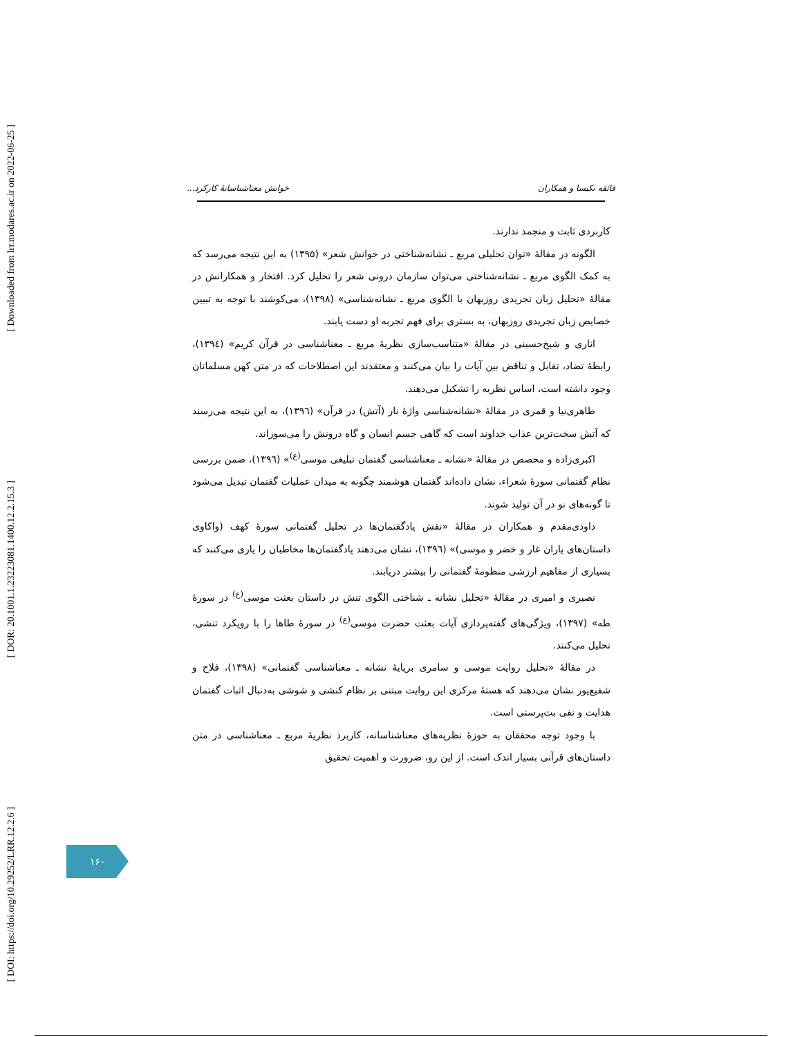[ Downloaded from lrr.modares.ac.ir on 2022-06-25 ]
[ DOR: 20.1001.1.23223081.1400.12.2.15.3 ]
[ DOI: https://doi.org/10.29252/LRR.12.2.6 ]
فائقه نکیسا و همکاران خوانش معناشناسانهٔ کارکرد...
کاربردی ثابت و منجمد ندارند.
الگونه در مقالهٔ «توان تحلیلی مربع ـ نشانه‌شناختی در خوانش شعر» (۱۳۹۵) به این نتیجه می‌رسد که به کمک الگوی مربع ـ نشانه‌شناختی می‌توان سازمان درونی شعر را تحلیل کرد. افتخار و همکارانش در مقالهٔ «تحلیل زبان تجریدی روزبهان با الگوی مربع ـ نشانه‌شناسی» (۱۳۹۸)، می‌کوشند با توجه به تبیین خصایص زبان تجریدی روزبهان، به بستری برای فهم تجربه او دست یابند.
اناری و شیخ‌حسینی در مقالهٔ «متناسب‌سازی نظریهٔ مربع ـ معناشناسی در قرآن کریم» (۱۳۹٤)، رابطهٔ تضاد، تقابل و تناقض بین آیات را بیان می‌کنند و معتقدند این اصطلاحات که در متن کهن مسلمانان وجود داشته است، اساس نظریه را تشکیل می‌دهند.
طاهری‌نیا و قمری در مقالهٔ «نشانه‌شناسی واژهٔ نار (آتش) در قرآن» (۱۳۹٦)، به این نتیجه می‌رسند که آتش سخت‌ترین عذاب خداوند است که گاهی جسم انسان و گاه درونش را می‌سوزاند.
اکبری‌زاده و محصص در مقالهٔ «نشانه ـ معناشناسی گفتمان تبلیغی موسی<sup>(ع)</sup>» (۱۳۹٦)، ضمن بررسی نظام گفتمانی سورهٔ شعراء، نشان داده‌اند گفتمان هوشمند چگونه به میدان عملیات گفتمان تبدیل می‌شود تا گونه‌های نو در آن تولید شوند.
داودی‌مقدم و همکاران در مقالهٔ «نقش پادگفتمان‌ها در تحلیل گفتمانی سورهٔ کهف (واکاوی داستان‌های یاران غار و خضر و موسی)» (۱۳۹٦)، نشان می‌دهند پادگفتمان‌ها مخاطبان را یاری می‌کنند که بسیاری از مفاهیم ارزشی منظومهٔ گفتمانی را بیشتر دریابند.
نصیری و امیری در مقالهٔ «تحلیل نشانه ـ شناختی الگوی تنش در داستان بعثت موسی<sup>(ع)</sup> در سورهٔ طه» (۱۳۹۷)، ویژگی‌های گفته‌پردازی آیات بعثت حضرت موسی<sup>(ع)</sup> در سورهٔ طاها را با رویکرد تنشی، تحلیل می‌کنند.
در مقالهٔ «تحلیل روایت موسی و سامری برپایهٔ نشانه ـ معناشناسی گفتمانی» (۱۳۹۸)، فلاح و شفیع‌پور نشان می‌دهند که هستهٔ مرکزی این روایت مبتنی بر نظام کنشی و شوشی به‌دنبال اثبات گفتمان هدایت و نفی بت‌پرستی است.
با وجود توجه محققان به حوزهٔ نظریه‌های معناشناسانه، کاربرد نظریهٔ مربع ـ معناشناسی در متن داستان‌های قرآنی بسیار اندک است. از این رو، ضرورت و اهمیت تحقیق
۱۶۰